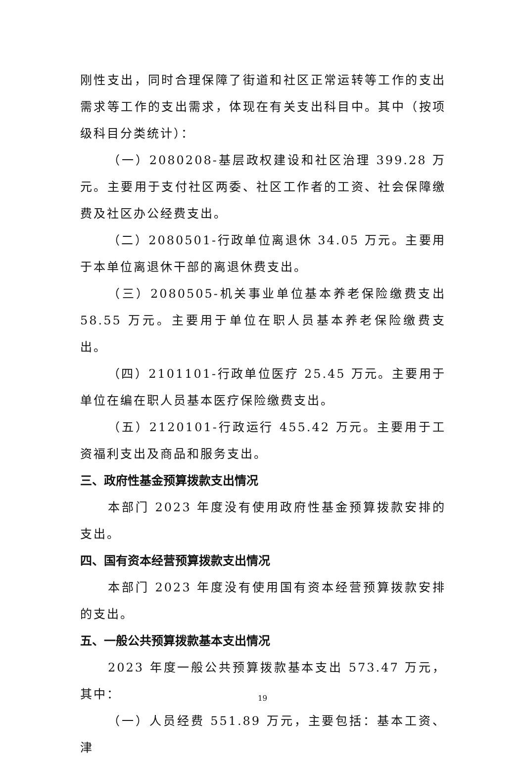刚性支出，同时合理保障了街道和社区正常运转等工作的支出需求等工作的支出需求，体现在有关支出科目中。其中（按项级科目分类统计）：
（一）2080208-基层政权建设和社区治理 399.28 万元。主要用于支付社区两委、社区工作者的工资、社会保障缴费及社区办公经费支出。
（二）2080501-行政单位离退休 34.05 万元。主要用于本单位离退休干部的离退休费支出。
（三）2080505-机关事业单位基本养老保险缴费支出 58.55 万元。主要用于单位在职人员基本养老保险缴费支出。
（四）2101101-行政单位医疗 25.45 万元。主要用于单位在编在职人员基本医疗保险缴费支出。
（五）2120101-行政运行 455.42 万元。主要用于工资福利支出及商品和服务支出。
三、政府性基金预算拨款支出情况
本部门 2023 年度没有使用政府性基金预算拨款安排的支出。
四、国有资本经营预算拨款支出情况
本部门 2023 年度没有使用国有资本经营预算拨款安排的支出。
五、一般公共预算拨款基本支出情况
2023 年度一般公共预算拨款基本支出 573.47 万元，其中：
（一）人员经费 551.89 万元，主要包括：基本工资、津
19